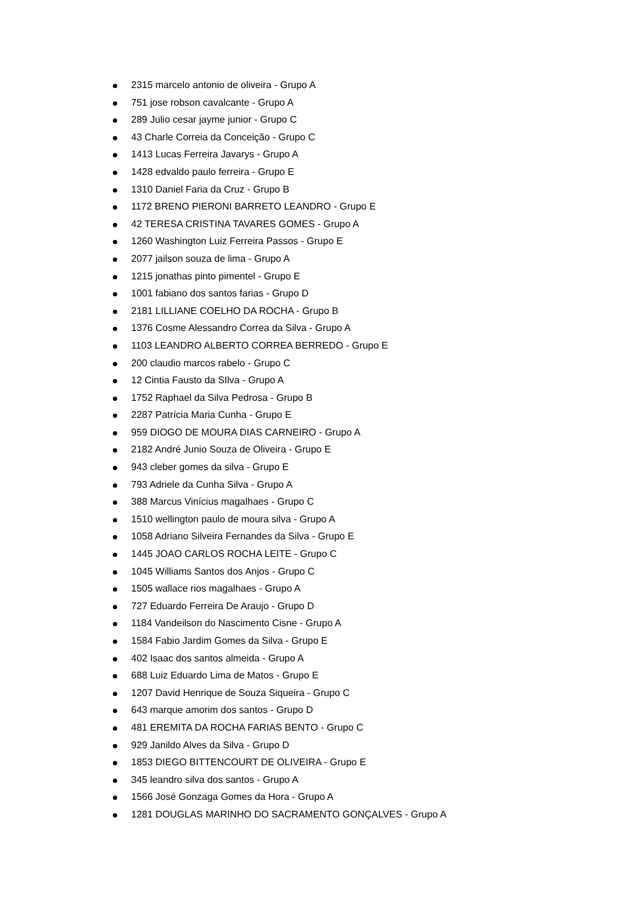2315 marcelo antonio de oliveira - Grupo A
751 jose robson cavalcante - Grupo A
289 Julio cesar jayme junior - Grupo C
43 Charle Correia da Conceição - Grupo C
1413 Lucas Ferreira Javarys - Grupo A
1428 edvaldo paulo ferreira - Grupo E
1310 Daniel Faria da Cruz - Grupo B
1172 BRENO PIERONI BARRETO LEANDRO - Grupo E
42 TERESA CRISTINA TAVARES GOMES - Grupo A
1260 Washington Luiz Ferreira Passos - Grupo E
2077 jailson souza de lima - Grupo A
1215 jonathas pinto pimentel - Grupo E
1001 fabiano dos santos farias - Grupo D
2181 LILLIANE COELHO DA ROCHA - Grupo B
1376 Cosme Alessandro Correa da Silva - Grupo A
1103 LEANDRO ALBERTO CORREA BERREDO - Grupo E
200 claudio marcos rabelo - Grupo C
12 Cintia Fausto da SIlva - Grupo A
1752 Raphael da Silva Pedrosa - Grupo B
2287 Patrícia Maria Cunha - Grupo E
959 DIOGO DE MOURA DIAS CARNEIRO - Grupo A
2182 André Junio Souza de Oliveira - Grupo E
943 cleber gomes da silva - Grupo E
793 Adriele da Cunha Silva - Grupo A
388 Marcus Vinícius magalhaes - Grupo C
1510 wellington paulo de moura silva - Grupo A
1058 Adriano Silveira Fernandes da Silva - Grupo E
1445 JOAO CARLOS ROCHA LEITE - Grupo C
1045 Williams Santos dos Anjos - Grupo C
1505 wallace rios magalhaes - Grupo A
727 Eduardo Ferreira De Araujo - Grupo D
1184 Vandeilson do Nascimento Cisne - Grupo A
1584 Fabio Jardim Gomes da Silva - Grupo E
402 Isaac dos santos almeida - Grupo A
688 Luiz Eduardo Lima de Matos - Grupo E
1207 David Henrique de Souza Siqueira - Grupo C
643 marque amorim dos santos - Grupo D
481 EREMITA DA ROCHA FARIAS BENTO - Grupo C
929 Janildo Alves da Silva - Grupo D
1853 DIEGO BITTENCOURT DE OLIVEIRA - Grupo E
345 leandro silva dos santos - Grupo A
1566 José Gonzaga Gomes da Hora - Grupo A
1281 DOUGLAS MARINHO DO SACRAMENTO GONÇALVES - Grupo A